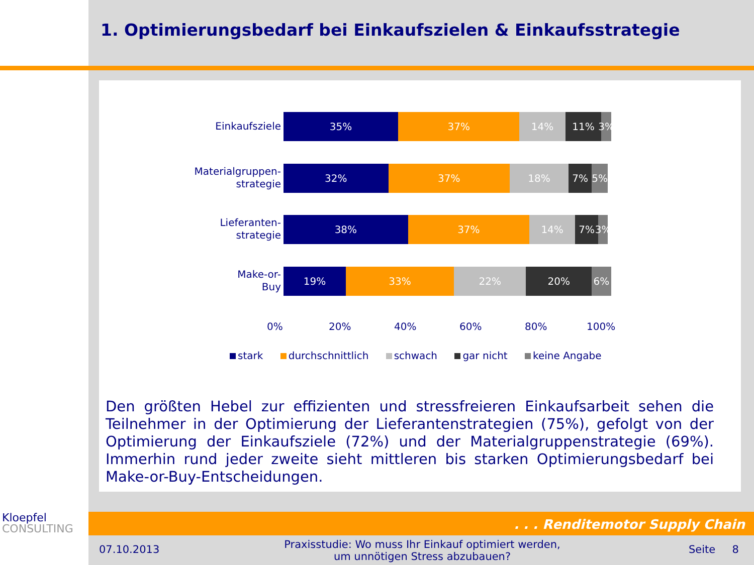1. Optimierungsbedarf bei Einkaufszielen & Einkaufsstrategie
Einkaufsziele
35% 37% 14% 11% 3%
Materialgruppen-
strategie
32% 37% 18% 7% 5%
Lieferanten-
strategie
38% 37% 14% 7% 3%
Make-or-
Buy
19% 33% 22% 20% 6%
0% 20% 40% 60% 80% 100%
stark durchschnittlich schwach gar nicht keine Angabe
Den größten Hebel zur effizienten und stressfreieren Einkaufsarbeit sehen die Teilnehmer in der Optimierung der Lieferantenstrategien (75%), gefolgt von der Optimierung der Einkaufsziele (72%) und der Materialgruppenstrategie (69%). Immerhin rund jeder zweite sieht mittleren bis starken Optimierungsbedarf bei Make-or-Buy-Entscheidungen.
Kloepfel
CONSULTING
. . . Renditemotor Supply Chain
07.10.2013
Praxisstudie: Wo muss Ihr Einkauf optimiert werden, um unnötigen Stress abzubauen?
Seite 8